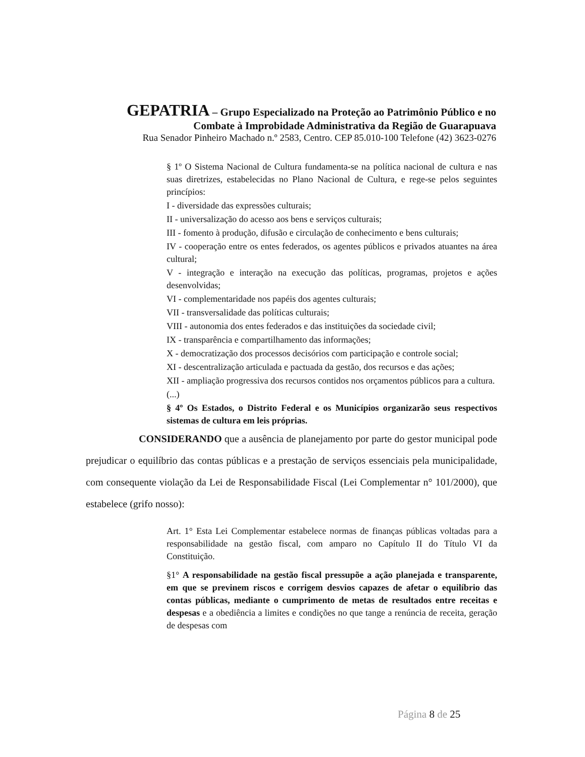GEPATRIA – Grupo Especializado na Proteção ao Patrimônio Público e no
Combate à Improbidade Administrativa da Região de Guarapuava
Rua Senador Pinheiro Machado n.º 2583, Centro. CEP 85.010-100 Telefone (42) 3623-0276
§ 1º O Sistema Nacional de Cultura fundamenta-se na política nacional de cultura e nas suas diretrizes, estabelecidas no Plano Nacional de Cultura, e rege-se pelos seguintes princípios:
I - diversidade das expressões culturais;
II - universalização do acesso aos bens e serviços culturais;
III - fomento à produção, difusão e circulação de conhecimento e bens culturais;
IV - cooperação entre os entes federados, os agentes públicos e privados atuantes na área cultural;
V - integração e interação na execução das políticas, programas, projetos e ações desenvolvidas;
VI - complementaridade nos papéis dos agentes culturais;
VII - transversalidade das políticas culturais;
VIII - autonomia dos entes federados e das instituições da sociedade civil;
IX - transparência e compartilhamento das informações;
X - democratização dos processos decisórios com participação e controle social;
XI - descentralização articulada e pactuada da gestão, dos recursos e das ações;
XII - ampliação progressiva dos recursos contidos nos orçamentos públicos para a cultura.
(...)
§ 4º Os Estados, o Distrito Federal e os Municípios organizarão seus respectivos sistemas de cultura em leis próprias.
CONSIDERANDO que a ausência de planejamento por parte do gestor municipal pode prejudicar o equilíbrio das contas públicas e a prestação de serviços essenciais pela municipalidade, com consequente violação da Lei de Responsabilidade Fiscal (Lei Complementar n° 101/2000), que estabelece (grifo nosso):
Art. 1° Esta Lei Complementar estabelece normas de finanças públicas voltadas para a responsabilidade na gestão fiscal, com amparo no Capítulo II do Título VI da Constituição.
§1° A responsabilidade na gestão fiscal pressupõe a ação planejada e transparente, em que se previnem riscos e corrigem desvios capazes de afetar o equilíbrio das contas públicas, mediante o cumprimento de metas de resultados entre receitas e despesas e a obediência a limites e condições no que tange a renúncia de receita, geração de despesas com
Página 8 de 25